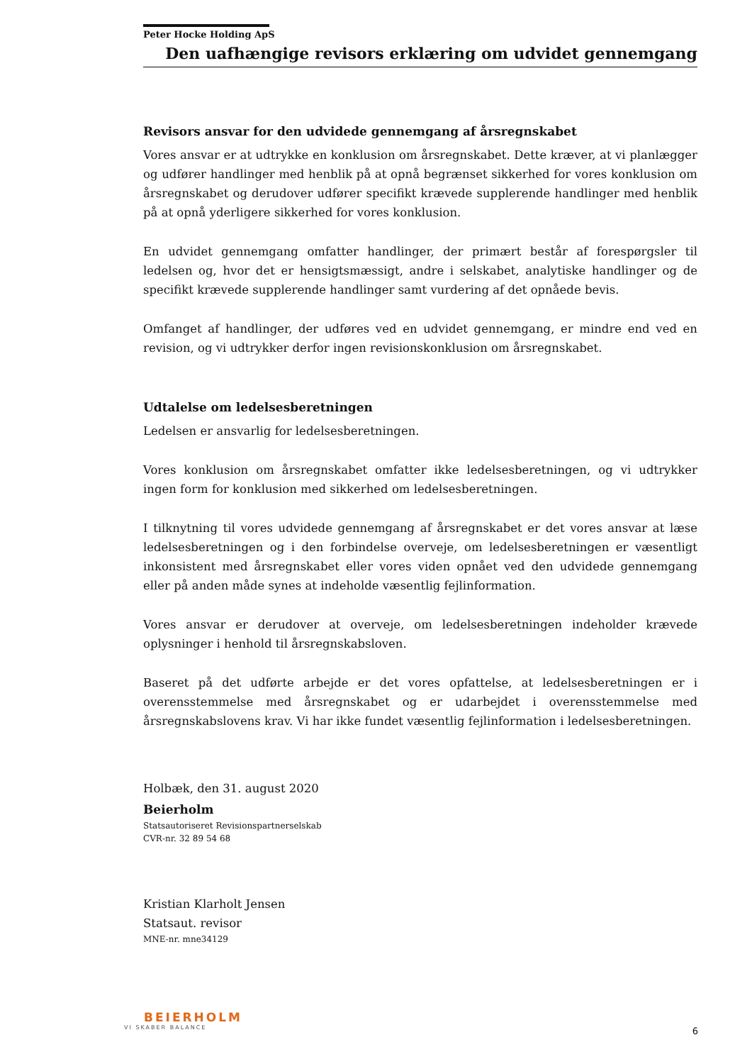Peter Hocke Holding ApS
Den uafhængige revisors erklæring om udvidet gennemgang
Revisors ansvar for den udvidede gennemgang af årsregnskabet
Vores ansvar er at udtrykke en konklusion om årsregnskabet. Dette kræver, at vi planlægger og udfører handlinger med henblik på at opnå begrænset sikkerhed for vores konklusion om årsregnskabet og derudover udfører specifikt krævede supplerende handlinger med henblik på at opnå yderligere sikkerhed for vores konklusion.
En udvidet gennemgang omfatter handlinger, der primært består af forespørgsler til ledelsen og, hvor det er hensigtsmæssigt, andre i selskabet, analytiske handlinger og de specifikt krævede supplerende handlinger samt vurdering af det opnåede bevis.
Omfanget af handlinger, der udføres ved en udvidet gennemgang, er mindre end ved en revision, og vi udtrykker derfor ingen revisionskonklusion om årsregnskabet.
Udtalelse om ledelsesberetningen
Ledelsen er ansvarlig for ledelsesberetningen.
Vores konklusion om årsregnskabet omfatter ikke ledelsesberetningen, og vi udtrykker ingen form for konklusion med sikkerhed om ledelsesberetningen.
I tilknytning til vores udvidede gennemgang af årsregnskabet er det vores ansvar at læse ledelsesberetningen og i den forbindelse overveje, om ledelsesberetningen er væsentligt inkonsistent med årsregnskabet eller vores viden opnået ved den udvidede gennemgang eller på anden måde synes at indeholde væsentlig fejlinformation.
Vores ansvar er derudover at overveje, om ledelsesberetningen indeholder krævede oplysninger i henhold til årsregnskabsloven.
Baseret på det udførte arbejde er det vores opfattelse, at ledelsesberetningen er i overensstemmelse med årsregnskabet og er udarbejdet i overensstemmelse med årsregnskabslovens krav. Vi har ikke fundet væsentlig fejlinformation i ledelsesberetningen.
Holbæk, den 31. august 2020
Beierholm
Statsautoriseret Revisionspartnerselskab
CVR-nr. 32 89 54 68
Kristian Klarholt Jensen
Statsaut. revisor
MNE-nr. mne34129
BEIERHOLM
VI SKABER BALANCE
6